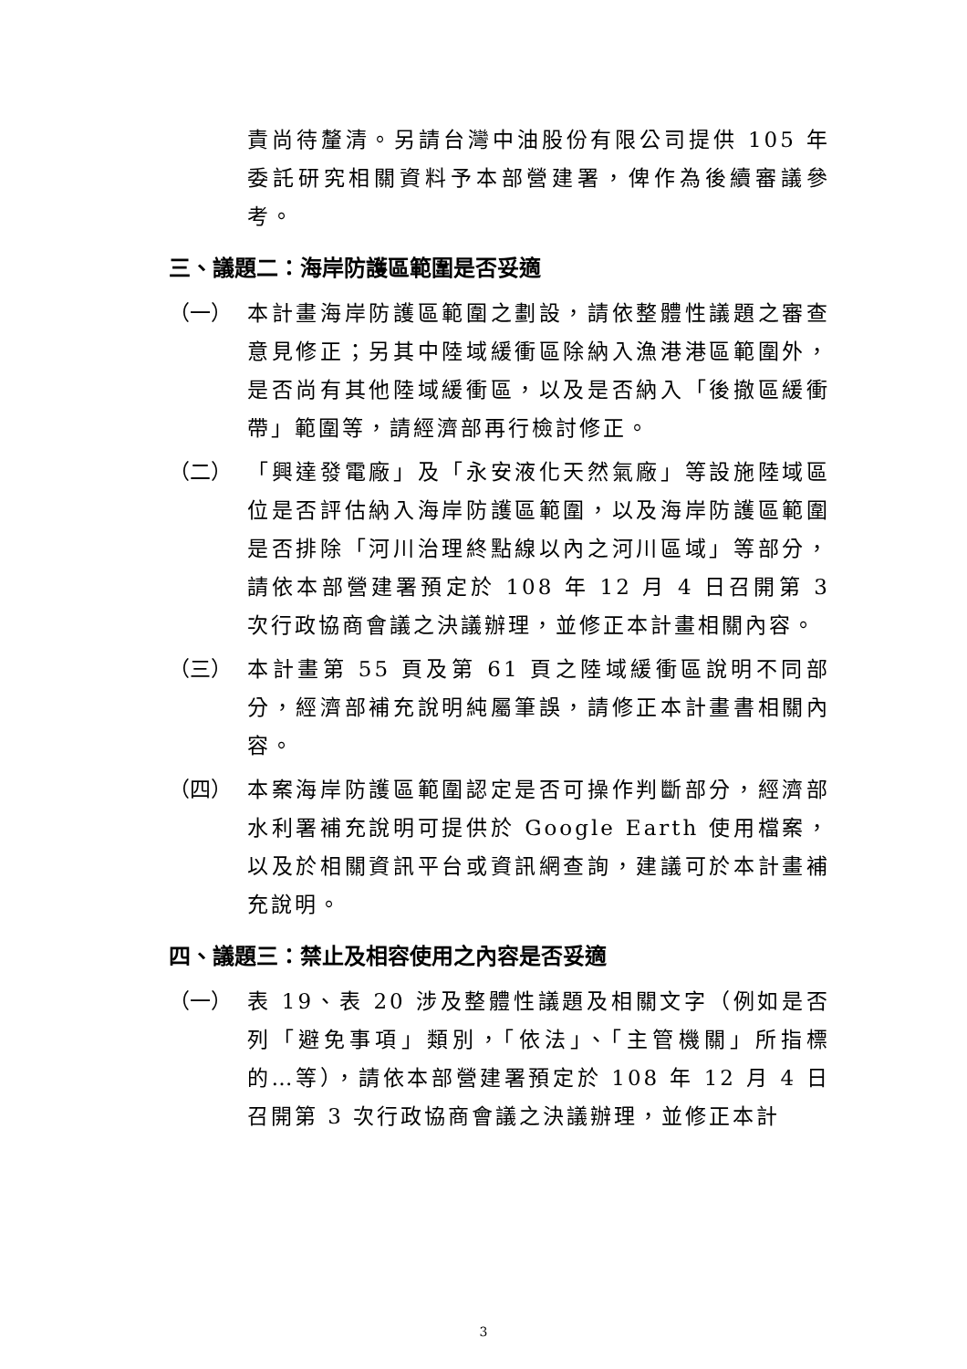責尚待釐清。另請台灣中油股份有限公司提供 105 年委託研究相關資料予本部營建署，俾作為後續審議參考。
三、議題二：海岸防護區範圍是否妥適
（一） 本計畫海岸防護區範圍之劃設，請依整體性議題之審查意見修正；另其中陸域緩衝區除納入漁港港區範圍外，是否尚有其他陸域緩衝區，以及是否納入「後撤區緩衝帶」範圍等，請經濟部再行檢討修正。
（二） 「興達發電廠」及「永安液化天然氣廠」等設施陸域區位是否評估納入海岸防護區範圍，以及海岸防護區範圍是否排除「河川治理終點線以內之河川區域」等部分，請依本部營建署預定於 108 年 12 月 4 日召開第 3 次行政協商會議之決議辦理，並修正本計畫相關內容。
（三） 本計畫第 55 頁及第 61 頁之陸域緩衝區說明不同部分，經濟部補充說明純屬筆誤，請修正本計畫書相關內容。
（四） 本案海岸防護區範圍認定是否可操作判斷部分，經濟部水利署補充說明可提供於 Google Earth 使用檔案，以及於相關資訊平台或資訊網查詢，建議可於本計畫補充說明。
四、議題三：禁止及相容使用之內容是否妥適
（一） 表 19、表 20 涉及整體性議題及相關文字（例如是否列「避免事項」類別，「依法」、「主管機關」所指標的…等），請依本部營建署預定於 108 年 12 月 4 日召開第 3 次行政協商會議之決議辦理，並修正本計
3